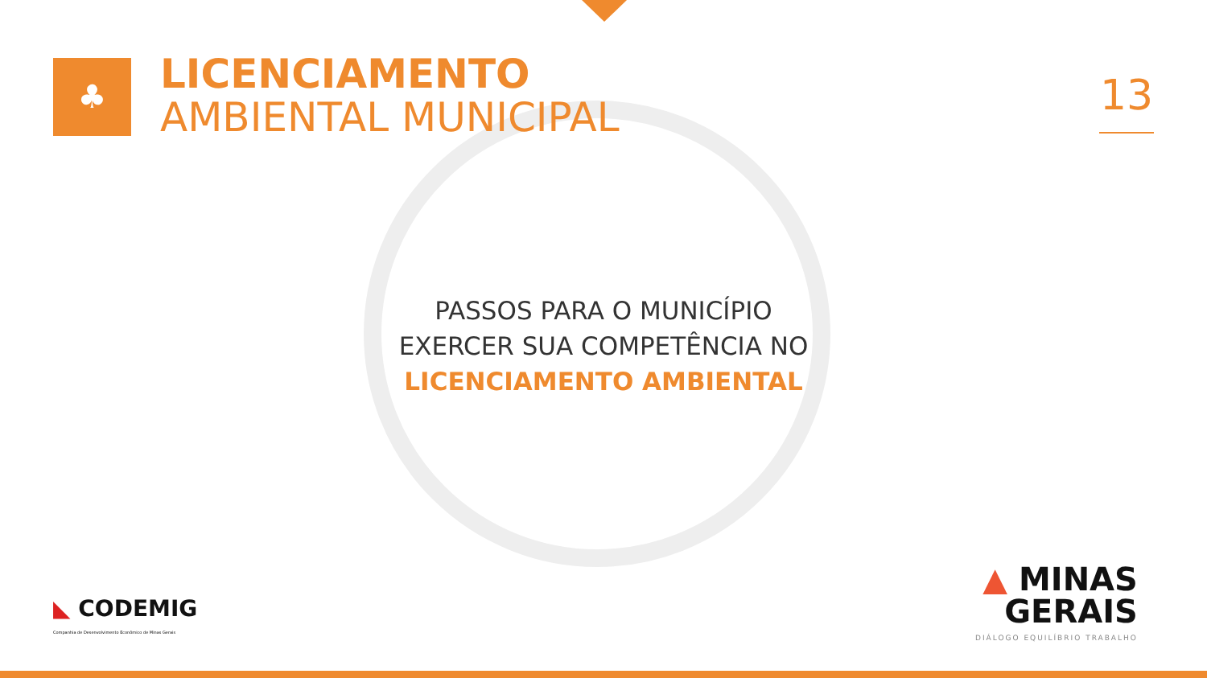♣
LICENCIAMENTO
AMBIENTAL MUNICIPAL
13
PASSOS PARA O MUNICÍPIO
EXERCER SUA COMPETÊNCIA NO
LICENCIAMENTO AMBIENTAL
◣ CODEMIG
Companhia de Desenvolvimento Econômico de Minas Gerais
▲ MINAS
GERAIS
DIÁLOGO EQUILÍBRIO TRABALHO